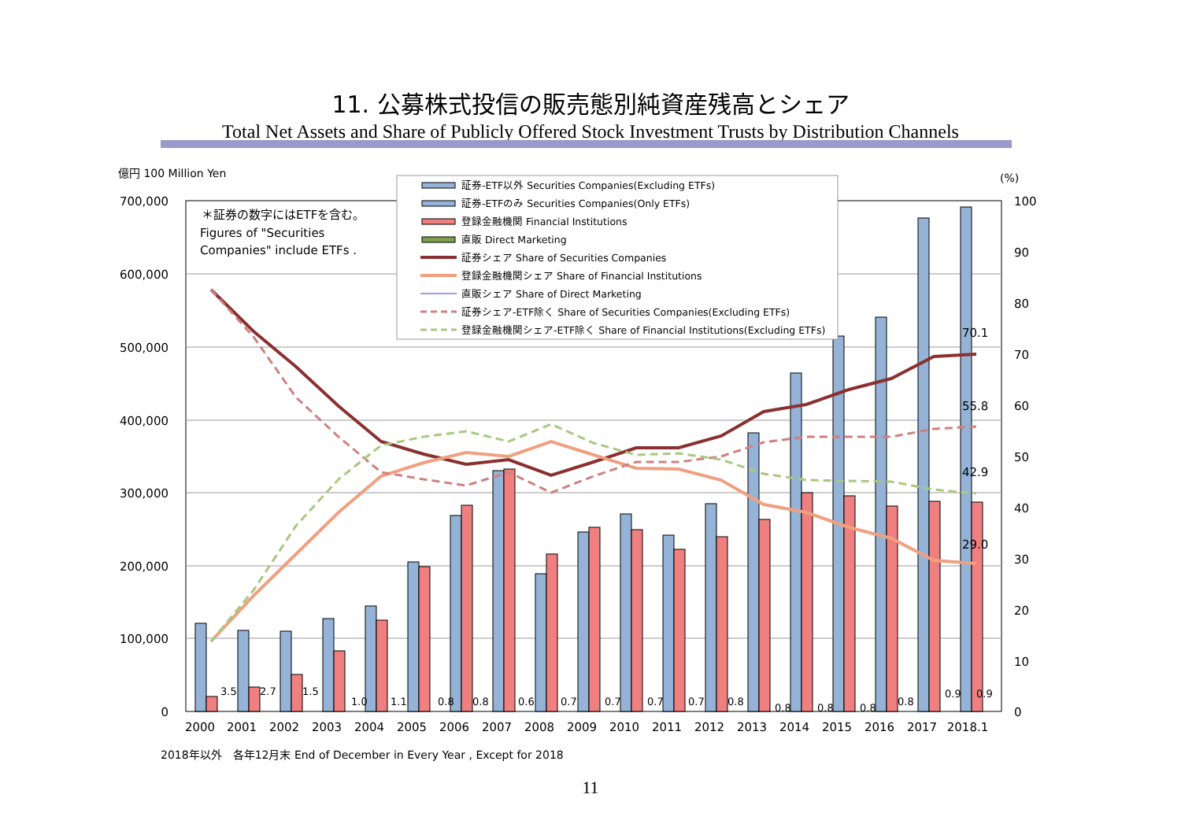11. 公募株式投信の販売態別純資産残高とシェア
Total Net Assets and Share of Publicly Offered Stock Investment Trusts by Distribution Channels
億円 100 Million Yen
(%)
700,000
600,000
500,000
400,000
300,000
200,000
100,000
0
100
90
80
70
60
50
40
30
20
10
0
2000
2001
2002
2003
2004
2005
2006
2007
2008
2009
2010
2011
2012
2013
2014
2015
2016
2017
2018.1
70.1
55.8
42.9
29.0
3.5
2.7
1.5
1.0
1.1
0.8
0.8
0.6
0.7
0.7
0.7
0.7
0.8
0.8
0.8
0.8
0.8
0.9
0.9
＊証券の数字にはETFを含む。
Figures of "Securities
Companies" include ETFs .
証券-ETF以外 Securities Companies(Excluding ETFs)
証券-ETFのみ Securities Companies(Only ETFs)
登録金融機関 Financial Institutions
直販 Direct Marketing
証券シェア Share of Securities Companies
登録金融機関シェア Share of Financial Institutions
直販シェア Share of Direct Marketing
証券シェア-ETF除く Share of Securities Companies(Excluding ETFs)
登録金融機関シェア-ETF除く Share of Financial Institutions(Excluding ETFs)
2018年以外　各年12月末 End of December in Every Year , Except for 2018
11